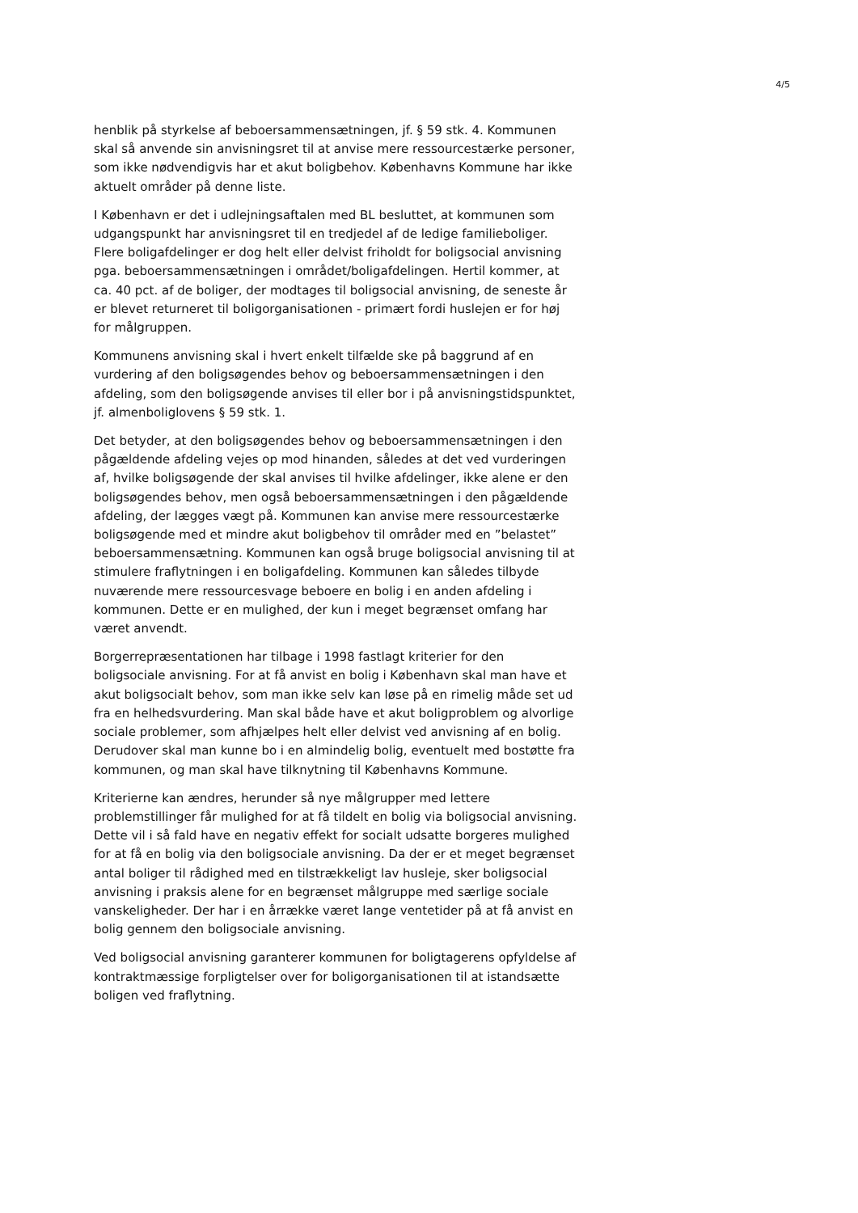4/5
henblik på styrkelse af beboersammensætningen, jf. § 59 stk. 4. Kommunen skal så anvende sin anvisningsret til at anvise mere ressourcestærke personer, som ikke nødvendigvis har et akut boligbehov. Københavns Kommune har ikke aktuelt områder på denne liste.
I København er det i udlejningsaftalen med BL besluttet, at kommunen som udgangspunkt har anvisningsret til en tredjedel af de ledige familieboliger. Flere boligafdelinger er dog helt eller delvist friholdt for boligsocial anvisning pga. beboersammensætningen i området/boligafdelingen. Hertil kommer, at ca. 40 pct. af de boliger, der modtages til boligsocial anvisning, de seneste år er blevet returneret til boligorganisationen - primært fordi huslejen er for høj for målgruppen.
Kommunens anvisning skal i hvert enkelt tilfælde ske på baggrund af en vurdering af den boligsøgendes behov og beboersammensætningen i den afdeling, som den boligsøgende anvises til eller bor i på anvisningstidspunktet, jf. almenboliglovens § 59 stk. 1.
Det betyder, at den boligsøgendes behov og beboersammensætningen i den pågældende afdeling vejes op mod hinanden, således at det ved vurderingen af, hvilke boligsøgende der skal anvises til hvilke afdelinger, ikke alene er den boligsøgendes behov, men også beboersammensætningen i den pågældende afdeling, der lægges vægt på. Kommunen kan anvise mere ressourcestærke boligsøgende med et mindre akut boligbehov til områder med en ”belastet” beboersammensætning. Kommunen kan også bruge boligsocial anvisning til at stimulere fraflytningen i en boligafdeling. Kommunen kan således tilbyde nuværende mere ressourcesvage beboere en bolig i en anden afdeling i kommunen. Dette er en mulighed, der kun i meget begrænset omfang har været anvendt.
Borgerrepræsentationen har tilbage i 1998 fastlagt kriterier for den boligsociale anvisning. For at få anvist en bolig i København skal man have et akut boligsocialt behov, som man ikke selv kan løse på en rimelig måde set ud fra en helhedsvurdering. Man skal både have et akut boligproblem og alvorlige sociale problemer, som afhjælpes helt eller delvist ved anvisning af en bolig. Derudover skal man kunne bo i en almindelig bolig, eventuelt med bostøtte fra kommunen, og man skal have tilknytning til Københavns Kommune.
Kriterierne kan ændres, herunder så nye målgrupper med lettere problemstillinger får mulighed for at få tildelt en bolig via boligsocial anvisning. Dette vil i så fald have en negativ effekt for socialt udsatte borgeres mulighed for at få en bolig via den boligsociale anvisning. Da der er et meget begrænset antal boliger til rådighed med en tilstrækkeligt lav husleje, sker boligsocial anvisning i praksis alene for en begrænset målgruppe med særlige sociale vanskeligheder. Der har i en årrække været lange ventetider på at få anvist en bolig gennem den boligsociale anvisning.
Ved boligsocial anvisning garanterer kommunen for boligtagerens opfyldelse af kontraktmæssige forpligtelser over for boligorganisationen til at istandsætte boligen ved fraflytning.